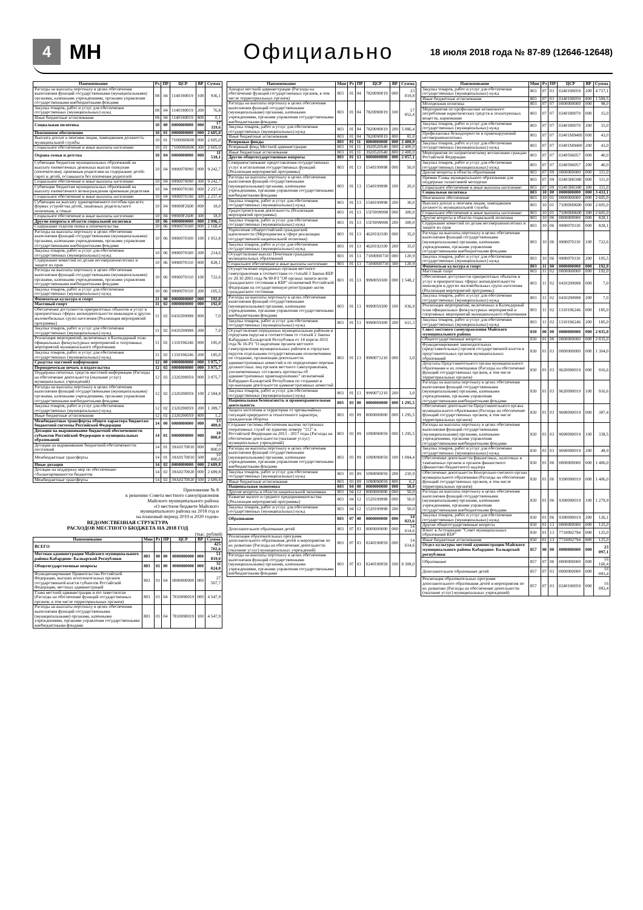4 МН Официально 18 июля 2018 года № 87-89 (12646-12648)
| Наименование | Рз | ПР | ЦСР | ВР | Сумма |
| --- | --- | --- | --- | --- | --- |
| Расходы на выплаты персоналу в целях обеспечения выполнения функций государственными (муниципальными) органами, казенными учреждениями, органами управления государственными внебюджетными фондами | 08 | 04 | 1140190019 | 100 | 936,1 |
| Закупка товаров, работ и услуг для обеспечения государственных (муниципальных) нужд | 08 | 04 | 1140190019 | 200 | 76,8 |
| Иные бюджетные ассигнования | 08 | 04 | 1140190019 | 800 | 0,1 |
| Социальная политика | 10 | 00 | 0000000000 | 000 | 17 119,6 |
| Пенсионное обеспечение | 10 | 01 | 0000000000 | 000 | 2 605,0 |
| Выплата доплат к пенсиям лицам, замещавшим должность муниципальной службы | 10 | 01 | 71000Н0600 | 000 | 2 605,0 |
| Социальное обеспечение и иные выплаты населению | 10 | 01 | 71000Н0600 | 300 | 2 605,0 |
| Охрана семьи и детства | 10 | 04 | 0000000000 | 000 | 11 518,1 |
| Субвенции бюджетам муниципальных образований на выплату ежемесячных денежных выплат опекунам (попечителям), приемным родителям на содержание детей-сирот и детей, оставшихся без попечения родителей | 10 | 04 | 9990070090 | 000 | 9 242,7 |
| Социальное обеспечение и иные выплаты населению | 10 | 04 | 9990070090 | 300 | 9 242,7 |
| Субвенции бюджетам муниципальных образований на выплату ежемесячного вознаграждения приемным родителям | 10 | 04 | 9990070190 | 000 | 2 257,4 |
| Социальное обеспечение и иные выплаты населению | 10 | 04 | 9990070190 | 300 | 2 257,4 |
| Субвенции на выплату единовременного пособия при всех формах устройства детей, лишенных родительского попечения, в семью | 10 | 04 | 99900F2600 | 000 | 18,0 |
| Социальное обеспечение и иные выплаты населению | 10 | 04 | 99900F2600 | 300 | 18,0 |
| Другие вопросы в области социальной политики | 10 | 06 | 0000000000 | 000 | 2 996,5 |
| Содержание отделов опеки и попечительства | 10 | 06 | 9990070100 | 000 | 2 168,4 |
| Расходы на выплаты персоналу в целях обеспечения выполнения функций государственными (муниципальными) органами, казенными учреждениями, органами управления государственными внебюджетными фондами | 10 | 06 | 9990070100 | 100 | 1 953,8 |
| Закупка товаров, работ и услуг для обеспечения государственных (муниципальных) нужд | 10 | 06 | 9990070100 | 200 | 214,6 |
| Содержание комиссий по делам несовершеннолетних и защите их прав | 10 | 06 | 9990070110 | 000 | 828,1 |
| Расходы на выплаты персоналу в целях обеспечения выполнения функций государственными (муниципальными) органами, казенными учреждениями, органами управления государственными внебюджетными фондами | 10 | 06 | 9990070110 | 100 | 722,6 |
| Закупка товаров, работ и услуг для обеспечения государственных (муниципальных) нужд | 10 | 06 | 9990070110 | 200 | 105,5 |
| Физическая культура и спорт | 11 | 00 | 0000000000 | 000 | 192,0 |
| Массовый спорт | 11 | 02 | 0000000000 | 000 | 192,0 |
| Обеспечение доступности приоритетных объектов и услуг в приоритетных сферах жизнедеятельности инвалидов и других маломобильных групп населения (Реализация мероприятий программы) | 11 | 02 | 0410299998 | 000 | 7,0 |
| Закупка товаров, работ и услуг для обеспечения государственных (муниципальных) нужд | 11 | 02 | 0410299998 | 200 | 7,0 |
| Реализация мероприятий, включенных в Календарный план официальных физкультурных мероприятий и спортивных мероприятий муниципального образования | 11 | 02 | 1310196246 | 000 | 185,0 |
| Закупка товаров, работ и услуг для обеспечения государственных (муниципальных) нужд | 11 | 02 | 1310196246 | 200 | 185,0 |
| Средства массовой информации | 12 | 00 | 0000000000 | 000 | 3 975,7 |
| Периодическая печать и издательства | 12 | 02 | 0000000000 | 000 | 3 975,7 |
| Поддержка печатных средств массовой информации (Расходы на обеспечение деятельности (оказание услуг) муниципальных учреждений) | 12 | 02 | 2320290059 | 000 | 3 975,7 |
| Расходы на выплаты персоналу в целях обеспечения выполнения функций государственными (муниципальными) органами, казенными учреждениями, органами управления государственными внебюджетными фондами | 12 | 02 | 2320290059 | 100 | 2 584,8 |
| Закупка товаров, работ и услуг для обеспечения государственных (муниципальных) нужд | 12 | 02 | 2320290059 | 200 | 1 389,7 |
| Иные бюджетные ассигнования | 12 | 02 | 2320290059 | 800 | 1,2 |
| Межбюджетные трансферты общего характера бюджетам бюджетной системы Российской Федерации | 14 | 00 | 0000000000 | 000 | 13 489,8 |
| Дотации на выравнивание бюджетной обеспеченности субъектов Российской Федерации и муниципальных образований | 14 | 01 | 0000000000 | 000 | 10 800,0 |
| Дотации на выравнивание бюджетной обеспеченности поселений | 14 | 01 | 39А0170010 | 000 | 10 800,0 |
| Межбюджетные трансферты | 14 | 01 | 39А0170010 | 500 | 10 800,0 |
| Иные дотации | 14 | 02 | 0000000000 | 000 | 2 689,8 |
| Дотации на поддержку мер по обеспечению сбалансированности бюджетов | 14 | 02 | 39А0270020 | 000 | 2 689,8 |
| Межбюджетные трансферты | 14 | 02 | 39А0270020 | 500 | 2 689,8 |
Приложение № 8
к решению Совета местного самоуправления
Майского муниципального района
«О местном бюджете Майского
муниципального района на 2018 год и
на плановый период 2019 и 2020 годов»
ВЕДОМСТВЕННАЯ СТРУКТУРА
РАСХОДОВ МЕСТНОГО БЮДЖЕТА НА 2018 ГОД
(тыс. рублей)
| Наименование | Мин | Рз | ПР | ЦСР | ВР | Сумма |
| --- | --- | --- | --- | --- | --- | --- |
| ВСЕГО | | | | | | 425 702,6 |
| Местная администрация Майского муниципального района Кабардино- Балкарской Республики | 803 | 00 | 00 | 0000000000 | 000 | 51 819,0 |
| Общегосударственные вопросы | 803 | 01 | 00 | 0000000000 | 000 | 32 024,8 |
| Функционирование Правительства Российской Федерации, высших исполнительных органов государственной власти субъектов Российской Федерации, местных администраций | 803 | 01 | 04 | 0000000000 | 000 | 27 567,7 |
| Глава местной администрации и его заместители (Расходы на обеспечение функций государственных органов, в том числе территориальных органов) | 803 | 01 | 04 | 7810090019 | 000 | 4 547,9 |
| Расходы на выплаты персоналу в целях обеспечения выполнения функций государственными (муниципальными) органами, казенными учреждениями, органами управления государственными внебюджетными фондами | 803 | 01 | 04 | 7810090019 | 100 | 4 547,9 |
| Наименование | Мин | Рз | ПР | ЦСР | ВР | Сумма |
| --- | --- | --- | --- | --- | --- | --- |
| Аппарат местной администрации (Расходы на обеспечение функций государственных органов, в том числе территориальных органов) | 803 | 01 | 04 | 7820090019 | 000 | 23 019,8 |
| Расходы на выплаты персоналу в целях обеспечения выполнения функций государственными (муниципальными) органами, казенными учреждениями, органами управления государственными внебюджетными фондами | 803 | 01 | 04 | 7820090019 | 100 | 17 852,4 |
| Закупка товаров, работ и услуг для обеспечения государственных (муниципальных) нужд | 803 | 01 | 04 | 7820090019 | 200 | 5 086,4 |
| Иные бюджетные ассигнования | 803 | 01 | 04 | 7820090019 | 800 | 81,0 |
| Резервные фонды | 803 | 01 | 11 | 0000000000 | 000 | 2 400,0 |
| Резервный фонд Местной администрации | 803 | 01 | 11 | 3920520540 | 000 | 2 400,0 |
| Иные бюджетные ассигнования | 803 | 01 | 11 | 3920520540 | 800 | 2 400,0 |
| Другие общегосударственные вопросы | 803 | 01 | 13 | 0000000000 | 000 | 2 057,1 |
| Совершенствование предоставления государственных услуг и исполнения государственных функций (Реализация мероприятий программы) | 803 | 01 | 13 | 1540199998 | 000 | 50,0 |
| Расходы на выплаты персоналу в целях обеспечения выполнения функций государственными (муниципальными) органами, казенными учреждениями, органами управления государственными внебюджетными фондами | 803 | 01 | 13 | 1540199998 | 100 | 20,0 |
| Закупка товаров, работ и услуг для обеспечения государственных (муниципальных) нужд | 803 | 01 | 13 | 1540199998 | 200 | 30,0 |
| Градостроительная деятельность (Реализация мероприятий программы) | 803 | 01 | 13 | 15Г0099998 | 000 | 300,0 |
| Закупка товаров, работ и услуг для обеспечения государственных (муниципальных) нужд | 803 | 01 | 13 | 15Г0099998 | 200 | 300,0 |
| Укрепление общероссийской гражданской идентичности (Мероприятия в сфере реализации государственной национальной политики) | 803 | 01 | 13 | 4620192100 | 000 | 35,0 |
| Закупка товаров, работ и услуг для обеспечения государственных (муниципальных) нужд | 803 | 01 | 13 | 4620192100 | 200 | 35,0 |
| Осуществление выплат Почетным гражданам муниципальных образований | 803 | 01 | 13 | 71000Н0730 | 000 | 120,9 |
| Социальное обеспечение и иные выплаты населению | 803 | 01 | 13 | 71000Н0730 | 300 | 120,9 |
| Осуществление переданных органам местного самоуправления в соответствии со статьёй 3 Закона КБР от 29.10.2003 года № 90-РЗ "Об органах записи актов гражданского состояния в КБР" полномочий Российской Федерации на государственную регистрацию актов гражданского состояния | 803 | 01 | 13 | 9990059300 | 000 | 1 548,2 |
| Расходы на выплаты персоналу в целях обеспечения выполнения функций государственными (муниципальными) органами, казенными учреждениями, органами управления государственными внебюджетными фондами | 803 | 01 | 13 | 9990059300 | 100 | 936,9 |
| Закупка товаров, работ и услуг для обеспечения государственных (муниципальных) нужд | 803 | 01 | 13 | 9990059300 | 200 | 611,3 |
| Осуществление переданных муниципальным районам и городским округам в соответствии со статьей 2 Закона Кабардино-Балкарской Республики от 14 апреля 2015 года № 16-РЗ "О наделении органов местного самоуправления муниципальных районов и городских округов отдельными государственными полномочиями по созданию, организации деятельности административных комиссий и по определению перечня должностных лиц органов местного самоуправления, уполномоченных составлять протоколы об административных правонарушениях" полномочий Кабардино-Балкарской Республики по созданию и организации деятельности административных комиссий | 803 | 01 | 13 | 9990071210 | 000 | 3,0 |
| Закупка товаров, работ и услуг для обеспечения государственных (муниципальных) нужд | 803 | 01 | 13 | 9990071210 | 200 | 3,0 |
| Национальная безопасность и правоохранительная деятельность | 803 | 03 | 00 | 0000000000 | 000 | 1 295,5 |
| Защита населения и территории от чрезвычайных ситуаций природного и техногенного характера, гражданская оборона | 803 | 03 | 09 | 0000000000 | 000 | 1 295,5 |
| Создание системы обеспечения вызова экстренных оперативных служб по единому номеру "112" в Российской Федерации на 2013 - 2017 годы (Расходы на обеспечение деятельности (оказание услуг) муниципальных учреждений) | 803 | 03 | 09 | 1090090059 | 000 | 1 295,5 |
| Расходы на выплаты персоналу в целях обеспечения выполнения функций государственными (муниципальными) органами, казенными учреждениями, органами управления государственными внебюджетными фондами | 803 | 03 | 09 | 1090090059 | 100 | 1 084,4 |
| Закупка товаров, работ и услуг для обеспечения государственных (муниципальных) нужд | 803 | 03 | 09 | 1090090059 | 200 | 210,9 |
| Иные бюджетные ассигнования | 803 | 03 | 09 | 1090090059 | 800 | 0,2 |
| Национальная экономика | 803 | 04 | 00 | 0000000000 | 000 | 50,0 |
| Другие вопросы в области национальной экономики | 803 | 04 | 12 | 0000000000 | 000 | 50,0 |
| Развитие малого и среднего предпринимательства (Реализация мероприятий программы) | 803 | 04 | 12 | 1520199998 | 000 | 50,0 |
| Закупка товаров, работ и услуг для обеспечения государственных (муниципальных) нужд | 803 | 04 | 12 | 1520199998 | 200 | 50,0 |
| Образование | 803 | 07 | 00 | 0000000000 | 000 | 14 823,6 |
| Дополнительное образование детей | 803 | 07 | 03 | 0000000000 | 000 | 14 614,6 |
| Реализация образовательных программ дополнительного образования детей и мероприятия по их развитию (Расходы на обеспечение деятельности (оказание услуг) муниципальных учреждений) | 803 | 07 | 03 | 0240190059 | 000 | 14 614,6 |
| Расходы на выплаты персоналу в целях обеспечения выполнения функций государственными (муниципальными) органами, казенными учреждениями, органами управления государственными внебюджетными фондами | 803 | 07 | 03 | 0240190059 | 100 | 8 308,0 |
| Наименование | Мин | Рз | ПР | ЦСР | ВР | Сумма |
| --- | --- | --- | --- | --- | --- | --- |
| Закупка товаров, работ и услуг для обеспечения государственных (муниципальных) нужд | 803 | 07 | 03 | 0240190059 | 200 | 4 717,1 |
| Иные бюджетные ассигнования | 803 | 07 | 03 | 0240190059 | 800 | 1 589,5 |
| Молодежная политика | 803 | 07 | 07 | 0000000000 | 000 | 98,0 |
| Мероприятия по профилактике незаконного потребления наркотических средств и психотропных веществ, наркомании | 803 | 07 | 07 | 0240180070 | 000 | 15,0 |
| Закупка товаров, работ и услуг для обеспечения государственных (муниципальных) нужд | 803 | 07 | 07 | 0240180070 | 200 | 15,0 |
| Профилактика безнадзорности и правонарушений несовершеннолетних | 803 | 07 | 07 | 02401М9400 | 000 | 43,0 |
| Закупка товаров, работ и услуг для обеспечения государственных (муниципальных) нужд | 803 | 07 | 07 | 02401М9400 | 200 | 43,0 |
| Мероприятия по патриотическому воспитанию граждан Российской Федерации | 803 | 07 | 07 | 0240596057 | 000 | 40,0 |
| Закупка товаров, работ и услуг для обеспечения государственных (муниципальных) нужд | 803 | 07 | 07 | 0240596057 | 200 | 40,0 |
| Другие вопросы в области образования | 803 | 07 | 09 | 0000000000 | 000 | 111,0 |
| Премии Главы муниципального образования для поддержки талантливой молодежи | 803 | 07 | 09 | 02403Н0380 | 000 | 111,0 |
| Социальное обеспечение и иные выплаты населению | 803 | 07 | 09 | 02403Н0380 | 300 | 111,0 |
| Социальная политика | 803 | 10 | 00 | 0000000000 | 000 | 3 433,1 |
| Пенсионное обеспечение | 803 | 10 | 01 | 0000000000 | 000 | 2 605,0 |
| Выплата доплат к пенсиям лицам, замещавшим должность муниципальной службы | 803 | 10 | 01 | 71000Н0600 | 000 | 2 605,0 |
| Социальное обеспечение и иные выплаты населению | 803 | 10 | 01 | 71000Н0600 | 300 | 2 605,0 |
| Другие вопросы в области социальной политики | 803 | 10 | 06 | 0000000000 | 000 | 828,1 |
| Содержание комиссий по делам несовершеннолетних и защите их прав | 803 | 10 | 06 | 9990070110 | 000 | 828,1 |
| Расходы на выплаты персоналу в целях обеспечения выполнения функций государственными (муниципальными) органами, казенными учреждениями, органами управления государственными внебюджетными фондами | 803 | 10 | 06 | 9990070110 | 100 | 722,6 |
| Закупка товаров, работ и услуг для обеспечения государственных (муниципальных) нужд | 803 | 10 | 06 | 9990070110 | 200 | 105,5 |
| Физическая культура и спорт | 803 | 11 | 00 | 0000000000 | 000 | 192,0 |
| Массовый спорт | 803 | 11 | 02 | 0000000000 | 000 | 192,0 |
| Обеспечение доступности приоритетных объектов и услуг в приоритетных сферах жизнедеятельности инвалидов и других маломобильных групп населения (Реализация мероприятий программы) | 803 | 11 | 02 | 0410299998 | 000 | 7,0 |
| Закупка товаров, работ и услуг для обеспечения государственных (муниципальных) нужд | 803 | 11 | 02 | 0410299998 | 200 | 7,0 |
| Реализация мероприятий, включенных в Календарный план официальных физкультурных мероприятий и спортивных мероприятий муниципального образования | 803 | 11 | 02 | 1310196246 | 000 | 185,0 |
| Закупка товаров, работ и услуг для обеспечения государственных (муниципальных) нужд | 803 | 11 | 02 | 1310196246 | 200 | 185,0 |
| Совет местного самоуправления Майского муниципального района | 830 | 00 | 00 | 0000000000 | 000 | 2 835,0 |
| Общегосударственные вопросы | 830 | 01 | 00 | 0000000000 | 000 | 2 835,0 |
| Функционирование законодательных (представительных) органов государственной власти и представительных органов муниципальных образований | 830 | 01 | 03 | 0000000000 | 000 | 1 304,0 |
| Депутаты Представительного органа муниципального образования и их помощники (Расходы на обеспечение функций государственных органов, в том числе территориальных органов) | 830 | 01 | 03 | 9620090019 | 000 | 916,6 |
| Расходы на выплаты персоналу в целях обеспечения выполнения функций государственными (муниципальными) органами, казенными учреждениями, органами управления государственными внебюджетными фондами | 830 | 01 | 03 | 9620090019 | 100 | 916,6 |
| Обеспечение деятельности Представительного органа муниципального образования (Расходы на обеспечение функций государственных органов, в том числе территориальных органов) | 830 | 01 | 03 | 9690090019 | 000 | 387,4 |
| Расходы на выплаты персоналу в целях обеспечения выполнения функций государственными (муниципальными) органами, казенными учреждениями, органами управления государственными внебюджетными фондами | 830 | 01 | 03 | 9690090019 | 100 | 338,5 |
| Закупка товаров, работ и услуг для обеспечения государственных (муниципальных) нужд | 830 | 01 | 03 | 9690090019 | 200 | 48,9 |
| Обеспечение деятельности финансовых, налоговых и таможенных органов и органов финансового (финансово-бюджетного) надзора | 830 | 01 | 06 | 0000000000 | 000 | 1 406,0 |
| Обеспечение деятельности Контрольно-счетного органа муниципального образования (Расходы на обеспечение функций государственных органов, в том числе территориальных органов) | 830 | 01 | 06 | 9390090019 | 000 | 1 406,0 |
| Расходы на выплаты персоналу в целях обеспечения выполнения функций государственными (муниципальными) органами, казенными учреждениями, органами управления государственными внебюджетными фондами | 830 | 01 | 06 | 9390090019 | 100 | 1 279,9 |
| Закупка товаров, работ и услуг для обеспечения государственных (муниципальных) нужд | 830 | 01 | 06 | 9390090019 | 200 | 126,1 |
| Другие общегосударственные вопросы | 830 | 01 | 13 | 0000000000 | 000 | 125,0 |
| Взнос в Ассоциацию "Совет муниципальных образований КБР" | 830 | 01 | 13 | 7710092794 | 000 | 125,0 |
| Иные бюджетные ассигнования | 830 | 01 | 13 | 7710092794 | 800 | 125,0 |
| Отдел культуры местной администрации Майского муниципального района Кабардино- Балкарской республики | 857 | 00 | 00 | 0000000000 | 000 | 23 097,1 |
| Образование | 857 | 07 | 00 | 0000000000 | 000 | 16 160,4 |
| Дополнительное образование детей | 857 | 07 | 03 | 0000000000 | 000 | 16 083,4 |
| Реализация образовательных программ дополнительного образования детей и мероприятия по их развитию (Расходы на обеспечение деятельности (оказание услуг) муниципальных учреждений) | 857 | 07 | 03 | 0240190059 | 000 | 16 083,4 |